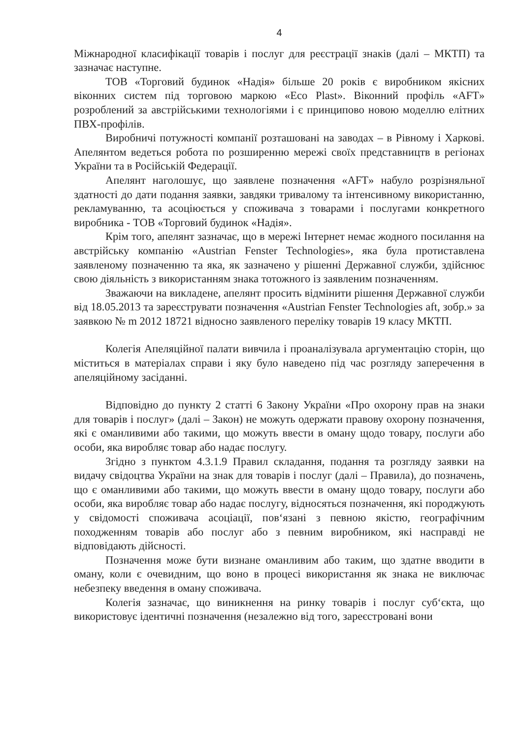4
Міжнародної класифікації товарів і послуг для реєстрації знаків (далі – МКТП) та зазначає наступне.
ТОВ «Торговий будинок «Надія» більше 20 років є виробником якісних віконних систем під торговою маркою «Eco Plast». Віконний профіль «AFT» розроблений за австрійськими технологіями і є принципово новою моделлю елітних ПВХ-профілів.
Виробничі потужності компанії розташовані на заводах – в Рівному і Харкові. Апелянтом ведеться робота по розширенню мережі своїх представництв в регіонах України та в Російській Федерації.
Апелянт наголошує, що заявлене позначення «AFT» набуло розрізняльної здатності до дати подання заявки, завдяки тривалому та інтенсивному використанню, рекламуванню, та асоціюється у споживача з товарами і послугами конкретного виробника - ТОВ «Торговий будинок «Надія».
Крім того, апелянт зазначає, що в мережі Інтернет немає жодного посилання на австрійську компанію «Austrian Fenster Technologies», яка була протиставлена заявленому позначенню та яка, як зазначено у рішенні Державної служби, здійснює свою діяльність з використанням знака тотожного із заявленим позначенням.
Зважаючи на викладене, апелянт просить відмінити рішення Державної служби від 18.05.2013 та зареєструвати позначення «Austrian Fenster Technologies aft, зобр.» за заявкою № m 2012 18721 відносно заявленого переліку товарів 19 класу МКТП.
Колегія Апеляційної палати вивчила і проаналізувала аргументацію сторін, що міститься в матеріалах справи і яку було наведено під час розгляду заперечення в апеляційному засіданні.
Відповідно до пункту 2 статті 6 Закону України «Про охорону прав на знаки для товарів і послуг» (далі – Закон) не можуть одержати правову охорону позначення, які є оманливими або такими, що можуть ввести в оману щодо товару, послуги або особи, яка виробляє товар або надає послугу.
Згідно з пунктом 4.3.1.9 Правил складання, подання та розгляду заявки на видачу свідоцтва України на знак для товарів і послуг (далі – Правила), до позначень, що є оманливими або такими, що можуть ввести в оману щодо товару, послуги або особи, яка виробляє товар або надає послугу, відносяться позначення, які породжують у свідомості споживача асоціації, пов‘язані з певною якістю, географічним походженням товарів або послуг або з певним виробником, які насправді не відповідають дійсності.
Позначення може бути визнане оманливим або таким, що здатне вводити в оману, коли є очевидним, що воно в процесі використання як знака не виключає небезпеку введення в оману споживача.
Колегія зазначає, що виникнення на ринку товарів і послуг суб‘єкта, що використовує ідентичні позначення (незалежно від того, зареєстровані вони